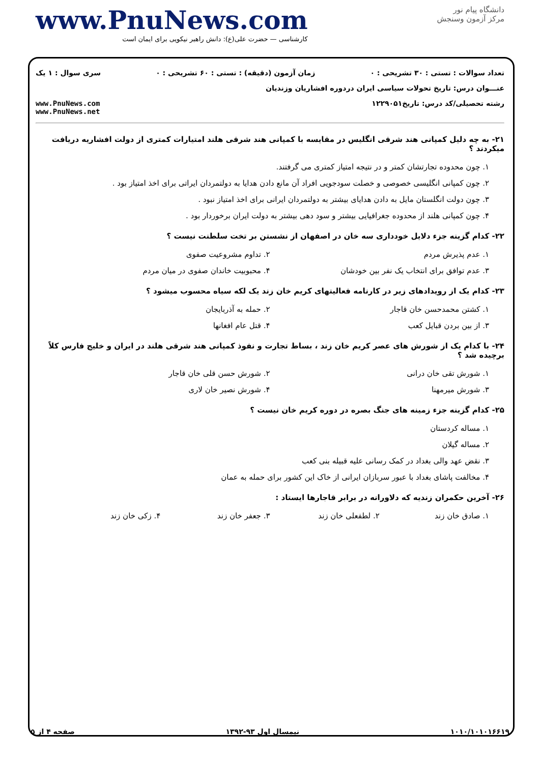دانشگاه پیام نور
مرکز آزمون وسنجش
www.PnuNews.com
کارشناسی — حضرت علی(ع): دانش راهبر نیکویی برای ایمان است
تعداد سوالات : تستی : ۳۰ تشریحی : ۰ زمان آزمون (دقیقه) : تستی : ۶۰ تشریحی : ۰ سری سوال : ۱ یک
عنـــوان درس: تاریخ تحولات سیاسی ایران دردوره افشاریان وزندیان
رشته تحصیلی/کد درس: تاریخ۱۲۲۹۰۵۱ www.PnuNews.com
www.PnuNews.net
۲۱- به چه دلیل کمپانی هند شرقی انگلیس در مقایسه با کمپانی هند شرقی هلند امتیارات کمتری از دولت افشاریه دریافت میکردند ؟
۱. چون محدوده تجارتشان کمتر و در نتیجه امتیاز کمتری می گرفتند.
۲. چون کمپانی انگلیسی خصوصی و خصلت سودجویی افراد آن مانع دادن هدایا به دولتمردان ایراتی برای اخذ امتیاز بود .
۳. چون دولت انگلستان مایل به دادن هدایای بیشتر به دولتمردان ایرانی برای اخذ امتیاز نبود .
۴. چون کمپانی هلند از محدوده جغرافیایی بیشتر و سود دهی بیشتر به دولت ایران برخوردار بود .
۲۲- کدام گزینه جزء دلایل خودداری سه خان در اصفهان از نشستن بر تخت سلطنت نیست ؟
۱. عدم پذیرش مردم ۲. تداوم مشروعیت صفوی
۳. عدم توافق برای انتخاب یک نفر بین خودشان
۴. محبوبیت خاندان صفوی در میان مردم
۲۳- کدام یک از رویدادهای زیر در کارنامه فعالیتهای کریم خان زند یک لکه سیاه محسوب میشود ؟
۱. کشتن محمدحسن خان قاجار ۲. حمله به آذربایجان
۳. از بین بردن قبایل کعب ۴. قتل عام افغانها
۲۴- با کدام یک از شورش های عصر کریم خان زند ، بساط تجارت و نفوذ کمپانی هند شرقی هلند در ایران و خلیج فارس کلاً برچیده شد ؟
۱. شورش تقی خان درانی ۲. شورش حسن قلی خان قاجار
۳. شورش میرمهنا ۴. شورش نصیر خان لاری
۲۵- کدام گزینه جزء زمینه های جنگ بصره در دوره کریم خان نیست ؟
۱. مساله کردستان
۲. مساله گیلان
۳. نقض عهد والی بغداد در کمک رسانی علیه قبیله بنی کعب
۴. مخالفت پاشای بغداد با عبور سربازان ایرانی از خاک این کشور برای حمله به عمان
۲۶- آخرین حکمران زندیه که دلاورانه در برابر قاجارها ایستاد :
۱. صادق خان زند ۲. لطفعلی خان زند ۳. جعفر خان زند ۴. زکی خان زند
۱۰۱۰/۱۰۱۰۱۶۶۱۹ نیمسال اول ۹۳-۱۳۹۲ صفحه ۴ از ۵